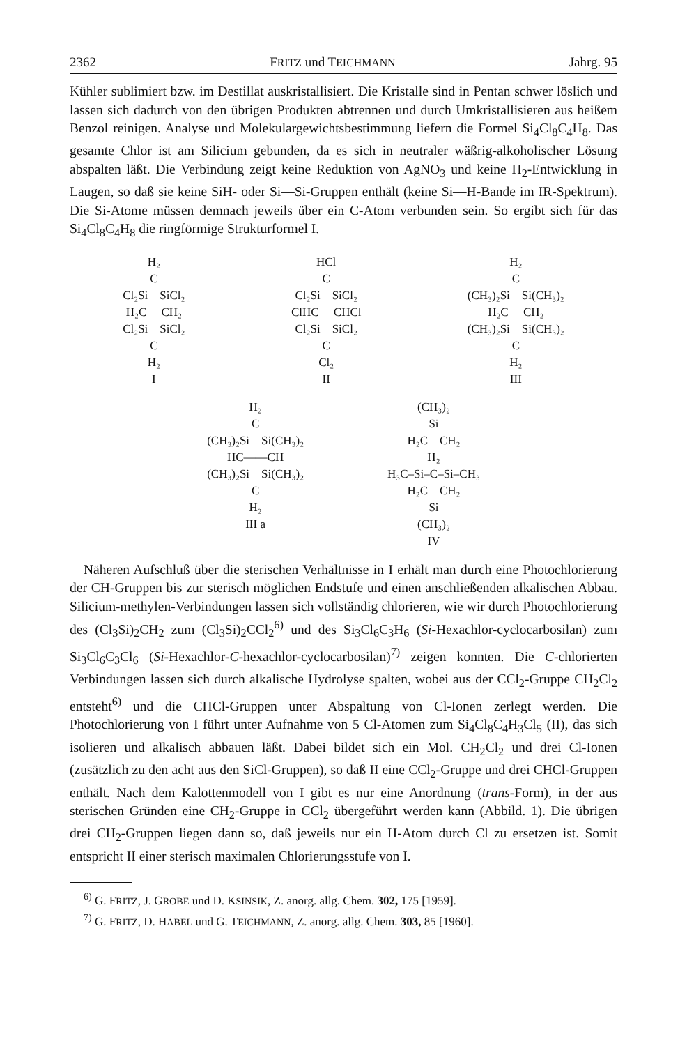2362 FRITZ und TEICHMANN Jahrg. 95
Kühler sublimiert bzw. im Destillat auskristallisiert. Die Kristalle sind in Pentan schwer löslich und lassen sich dadurch von den übrigen Produkten abtrennen und durch Umkristallisieren aus heißem Benzol reinigen. Analyse und Molekulargewichtsbestimmung liefern die Formel Si<sub>4</sub>Cl<sub>8</sub>C<sub>4</sub>H<sub>8</sub>. Das gesamte Chlor ist am Silicium gebunden, da es sich in neutraler wäßrig-alkoholischer Lösung abspalten läßt. Die Verbindung zeigt keine Reduktion von AgNO<sub>3</sub> und keine H<sub>2</sub>-Entwicklung in Laugen, so daß sie keine SiH- oder Si—Si-Gruppen enthält (keine Si—H-Bande im IR-Spektrum). Die Si-Atome müssen demnach jeweils über ein C-Atom verbunden sein. So ergibt sich für das Si<sub>4</sub>Cl<sub>8</sub>C<sub>4</sub>H<sub>8</sub> die ringförmige Strukturformel I.
H₂ C Cl₂Si SiCl₂ H₂C CH₂ Cl₂Si SiCl₂ C H₂ I
HCl C Cl₂Si SiCl₂ ClHC CHCl Cl₂Si SiCl₂ C Cl₂ II
H₂ C (CH₃)₂Si Si(CH₃)₂ H₂C CH₂ (CH₃)₂Si Si(CH₃)₂ C H₂ III
H₂ C (CH₃)₂Si Si(CH₃)₂ HC——CH (CH₃)₂Si Si(CH₃)₂ C H₂ III a
(CH₃)₂ Si H₂C CH₂ H₂ H₃C–Si–C–Si–CH₃ H₂C CH₂ Si (CH₃)₂ IV
Näheren Aufschluß über die sterischen Verhältnisse in I erhält man durch eine Photochlorierung der CH-Gruppen bis zur sterisch möglichen Endstufe und einen anschließenden alkalischen Abbau. Silicium-methylen-Verbindungen lassen sich vollständig chlorieren, wie wir durch Photochlorierung des (Cl<sub>3</sub>Si)<sub>2</sub>CH<sub>2</sub> zum (Cl<sub>3</sub>Si)<sub>2</sub>CCl<sub>2</sub><sup>6)</sup> und des Si<sub>3</sub>Cl<sub>6</sub>C<sub>3</sub>H<sub>6</sub> (Si-Hexachlor-cyclocarbosilan) zum Si<sub>3</sub>Cl<sub>6</sub>C<sub>3</sub>Cl<sub>6</sub> (Si-Hexachlor-C-hexachlor-cyclocarbosilan)<sup>7)</sup> zeigen konnten. Die C-chlorierten Verbindungen lassen sich durch alkalische Hydrolyse spalten, wobei aus der CCl<sub>2</sub>-Gruppe CH<sub>2</sub>Cl<sub>2</sub> entsteht<sup>6)</sup> und die CHCl-Gruppen unter Abspaltung von Cl-Ionen zerlegt werden. Die Photochlorierung von I führt unter Aufnahme von 5 Cl-Atomen zum Si<sub>4</sub>Cl<sub>8</sub>C<sub>4</sub>H<sub>3</sub>Cl<sub>5</sub> (II), das sich isolieren und alkalisch abbauen läßt. Dabei bildet sich ein Mol. CH<sub>2</sub>Cl<sub>2</sub> und drei Cl-Ionen (zusätzlich zu den acht aus den SiCl-Gruppen), so daß II eine CCl<sub>2</sub>-Gruppe und drei CHCl-Gruppen enthält. Nach dem Kalottenmodell von I gibt es nur eine Anordnung (trans-Form), in der aus sterischen Gründen eine CH<sub>2</sub>-Gruppe in CCl<sub>2</sub> übergeführt werden kann (Abbild. 1). Die übrigen drei CH<sub>2</sub>-Gruppen liegen dann so, daß jeweils nur ein H-Atom durch Cl zu ersetzen ist. Somit entspricht II einer sterisch maximalen Chlorierungsstufe von I.
<sup>6)</sup> G. FRITZ, J. GROBE und D. KSINSIK, Z. anorg. allg. Chem. 302, 175 [1959].
<sup>7)</sup> G. FRITZ, D. HABEL und G. TEICHMANN, Z. anorg. allg. Chem. 303, 85 [1960].